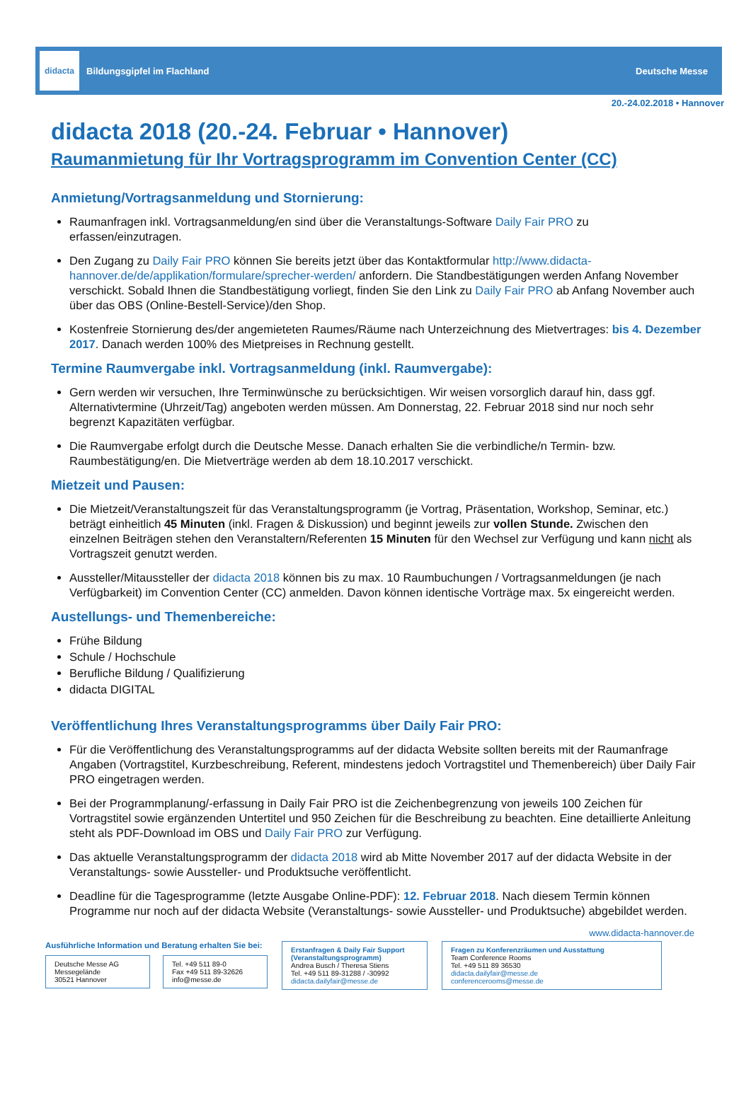didacta
Bildungsgipfel im Flachland
Deutsche Messe
20.-24.02.2018 • Hannover
didacta 2018 (20.-24. Februar • Hannover)
Raumanmietung für Ihr Vortragsprogramm im Convention Center (CC)
Anmietung/Vortragsanmeldung und Stornierung:
Raumanfragen inkl. Vortragsanmeldung/en sind über die Veranstaltungs-Software Daily Fair PRO zu erfassen/einzutragen.
Den Zugang zu Daily Fair PRO können Sie bereits jetzt über das Kontaktformular http://www.didacta-hannover.de/de/applikation/formulare/sprecher-werden/ anfordern. Die Standbestätigungen werden Anfang November verschickt. Sobald Ihnen die Standbestätigung vorliegt, finden Sie den Link zu Daily Fair PRO ab Anfang November auch über das OBS (Online-Bestell-Service)/den Shop.
Kostenfreie Stornierung des/der angemieteten Raumes/Räume nach Unterzeichnung des Mietvertrages: bis 4. Dezember 2017. Danach werden 100% des Mietpreises in Rechnung gestellt.
Termine Raumvergabe inkl. Vortragsanmeldung (inkl. Raumvergabe):
Gern werden wir versuchen, Ihre Terminwünsche zu berücksichtigen. Wir weisen vorsorglich darauf hin, dass ggf. Alternativtermine (Uhrzeit/Tag) angeboten werden müssen. Am Donnerstag, 22. Februar 2018 sind nur noch sehr begrenzt Kapazitäten verfügbar.
Die Raumvergabe erfolgt durch die Deutsche Messe. Danach erhalten Sie die verbindliche/n Termin- bzw. Raumbestätigung/en. Die Mietverträge werden ab dem 18.10.2017 verschickt.
Mietzeit und Pausen:
Die Mietzeit/Veranstaltungszeit für das Veranstaltungsprogramm (je Vortrag, Präsentation, Workshop, Seminar, etc.) beträgt einheitlich 45 Minuten (inkl. Fragen & Diskussion) und beginnt jeweils zur vollen Stunde. Zwischen den einzelnen Beiträgen stehen den Veranstaltern/Referenten 15 Minuten für den Wechsel zur Verfügung und kann nicht als Vortragszeit genutzt werden.
Aussteller/Mitaussteller der didacta 2018 können bis zu max. 10 Raumbuchungen / Vortragsanmeldungen (je nach Verfügbarkeit) im Convention Center (CC) anmelden. Davon können identische Vorträge max. 5x eingereicht werden.
Austellungs- und Themenbereiche:
Frühe Bildung
Schule / Hochschule
Berufliche Bildung / Qualifizierung
didacta DIGITAL
Veröffentlichung Ihres Veranstaltungsprogramms über Daily Fair PRO:
Für die Veröffentlichung des Veranstaltungsprogramms auf der didacta Website sollten bereits mit der Raumanfrage Angaben (Vortragstitel, Kurzbeschreibung, Referent, mindestens jedoch Vortragstitel und Themenbereich) über Daily Fair PRO eingetragen werden.
Bei der Programmplanung/-erfassung in Daily Fair PRO ist die Zeichenbegrenzung von jeweils 100 Zeichen für Vortragstitel sowie ergänzenden Untertitel und 950 Zeichen für die Beschreibung zu beachten. Eine detaillierte Anleitung steht als PDF-Download im OBS und Daily Fair PRO zur Verfügung.
Das aktuelle Veranstaltungsprogramm der didacta 2018 wird ab Mitte November 2017 auf der didacta Website in der Veranstaltungs- sowie Aussteller- und Produktsuche veröffentlicht.
Deadline für die Tagesprogramme (letzte Ausgabe Online-PDF): 12. Februar 2018. Nach diesem Termin können Programme nur noch auf der didacta Website (Veranstaltungs- sowie Aussteller- und Produktsuche) abgebildet werden.
www.didacta-hannover.de
Ausführliche Information und Beratung erhalten Sie bei:
Deutsche Messe AG
Messegelände
30521 Hannover
Tel. +49 511 89-0
Fax +49 511 89-32626
info@messe.de
Erstanfragen & Daily Fair Support (Veranstaltungsprogramm)
Andrea Busch / Theresa Stiens
Tel. +49 511 89-31288 / -30992
didacta.dailyfair@messe.de
Fragen zu Konferenzräumen und Ausstattung
Team Conference Rooms
Tel. +49 511 89 36530
didacta.dailyfair@messe.de
conferencerooms@messe.de